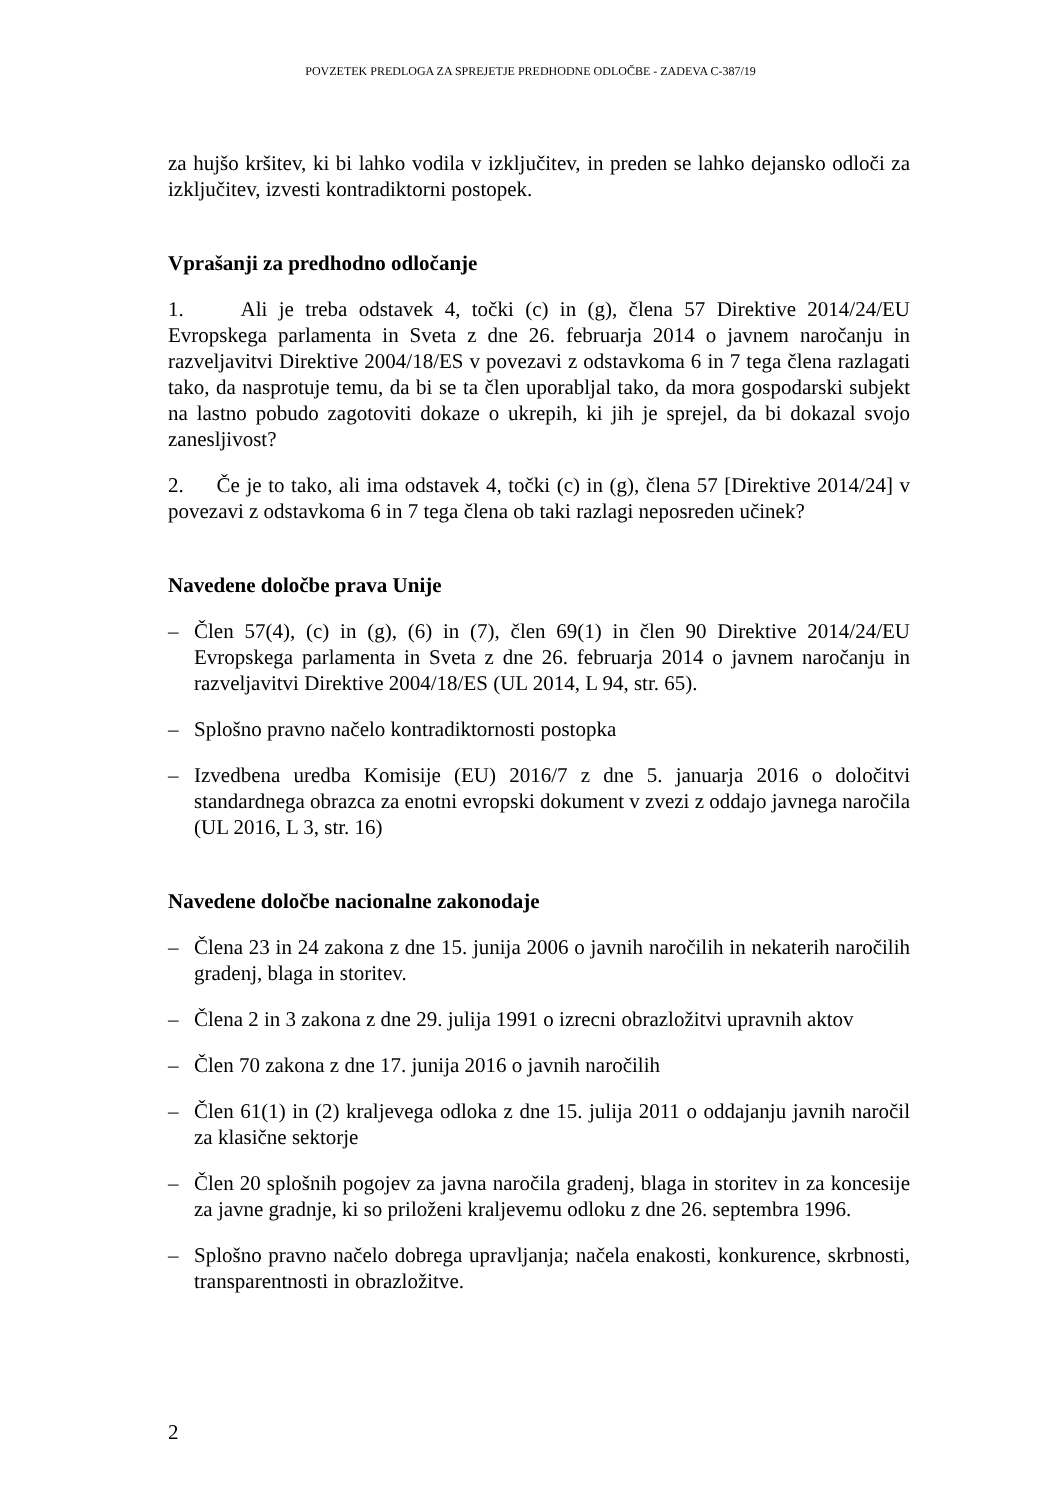POVZETEK PREDLOGA ZA SPREJETJE PREDHODNE ODLOČBE - ZADEVA C-387/19
za hujšo kršitev, ki bi lahko vodila v izključitev, in preden se lahko dejansko odloči za izključitev, izvesti kontradiktorni postopek.
Vprašanji za predhodno odločanje
1. Ali je treba odstavek 4, točki (c) in (g), člena 57 Direktive 2014/24/EU Evropskega parlamenta in Sveta z dne 26. februarja 2014 o javnem naročanju in razveljavitvi Direktive 2004/18/ES v povezavi z odstavkoma 6 in 7 tega člena razlagati tako, da nasprotuje temu, da bi se ta člen uporabljal tako, da mora gospodarski subjekt na lastno pobudo zagotoviti dokaze o ukrepih, ki jih je sprejel, da bi dokazal svojo zanesljivost?
2. Če je to tako, ali ima odstavek 4, točki (c) in (g), člena 57 [Direktive 2014/24] v povezavi z odstavkoma 6 in 7 tega člena ob taki razlagi neposreden učinek?
Navedene določbe prava Unije
– Člen 57(4), (c) in (g), (6) in (7), člen 69(1) in člen 90 Direktive 2014/24/EU Evropskega parlamenta in Sveta z dne 26. februarja 2014 o javnem naročanju in razveljavitvi Direktive 2004/18/ES (UL 2014, L 94, str. 65).
– Splošno pravno načelo kontradiktornosti postopka
– Izvedbena uredba Komisije (EU) 2016/7 z dne 5. januarja 2016 o določitvi standardnega obrazca za enotni evropski dokument v zvezi z oddajo javnega naročila (UL 2016, L 3, str. 16)
Navedene določbe nacionalne zakonodaje
– Člena 23 in 24 zakona z dne 15. junija 2006 o javnih naročilih in nekaterih naročilih gradenj, blaga in storitev.
– Člena 2 in 3 zakona z dne 29. julija 1991 o izrecni obrazložitvi upravnih aktov
– Člen 70 zakona z dne 17. junija 2016 o javnih naročilih
– Člen 61(1) in (2) kraljevega odloka z dne 15. julija 2011 o oddajanju javnih naročil za klasične sektorje
– Člen 20 splošnih pogojev za javna naročila gradenj, blaga in storitev in za koncesije za javne gradnje, ki so priloženi kraljevemu odloku z dne 26. septembra 1996.
– Splošno pravno načelo dobrega upravljanja; načela enakosti, konkurence, skrbnosti, transparentnosti in obrazložitve.
2